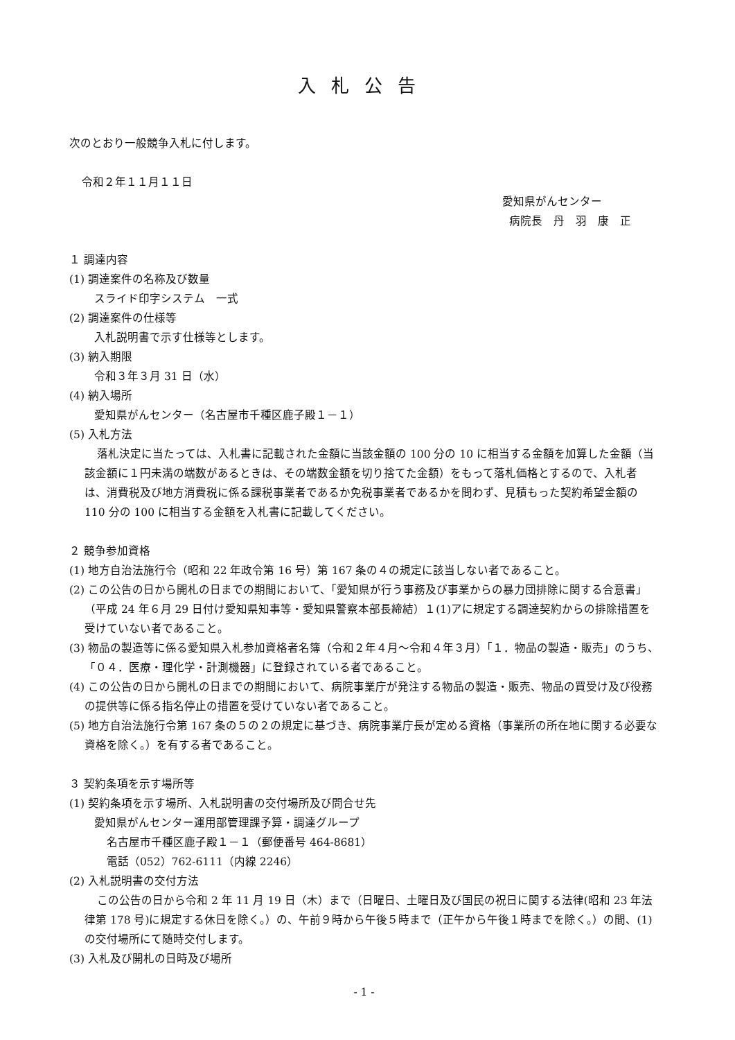入札公告
次のとおり一般競争入札に付します。
令和２年１１月１１日
愛知県がんセンター
病院長　丹　羽　康　正
１ 調達内容
(1) 調達案件の名称及び数量
スライド印字システム　一式
(2) 調達案件の仕様等
入札説明書で示す仕様等とします。
(3) 納入期限
令和３年３月 31 日（水）
(4) 納入場所
愛知県がんセンター（名古屋市千種区鹿子殿１－１）
(5) 入札方法
落札決定に当たっては、入札書に記載された金額に当該金額の 100 分の 10 に相当する金額を加算した金額（当該金額に１円未満の端数があるときは、その端数金額を切り捨てた金額）をもって落札価格とするので、入札者は、消費税及び地方消費税に係る課税事業者であるか免税事業者であるかを問わず、見積もった契約希望金額の 110 分の 100 に相当する金額を入札書に記載してください。
２ 競争参加資格
(1) 地方自治法施行令（昭和 22 年政令第 16 号）第 167 条の４の規定に該当しない者であること。
(2) この公告の日から開札の日までの期間において、「愛知県が行う事務及び事業からの暴力団排除に関する合意書」（平成 24 年６月 29 日付け愛知県知事等・愛知県警察本部長締結）１(1)アに規定する調達契約からの排除措置を受けていない者であること。
(3) 物品の製造等に係る愛知県入札参加資格者名簿（令和２年４月～令和４年３月）「１．物品の製造・販売」のうち、「０４．医療・理化学・計測機器」に登録されている者であること。
(4) この公告の日から開札の日までの期間において、病院事業庁が発注する物品の製造・販売、物品の買受け及び役務の提供等に係る指名停止の措置を受けていない者であること。
(5) 地方自治法施行令第 167 条の５の２の規定に基づき、病院事業庁長が定める資格（事業所の所在地に関する必要な資格を除く。）を有する者であること。
３ 契約条項を示す場所等
(1) 契約条項を示す場所、入札説明書の交付場所及び問合せ先
愛知県がんセンター運用部管理課予算・調達グループ
名古屋市千種区鹿子殿１－１（郵便番号 464-8681）
電話（052）762-6111（内線 2246）
(2) 入札説明書の交付方法
この公告の日から令和 2 年 11 月 19 日（木）まで（日曜日、土曜日及び国民の祝日に関する法律(昭和 23 年法律第 178 号)に規定する休日を除く。）の、午前９時から午後５時まで（正午から午後１時までを除く。）の間、(1)の交付場所にて随時交付します。
(3) 入札及び開札の日時及び場所
- 1 -